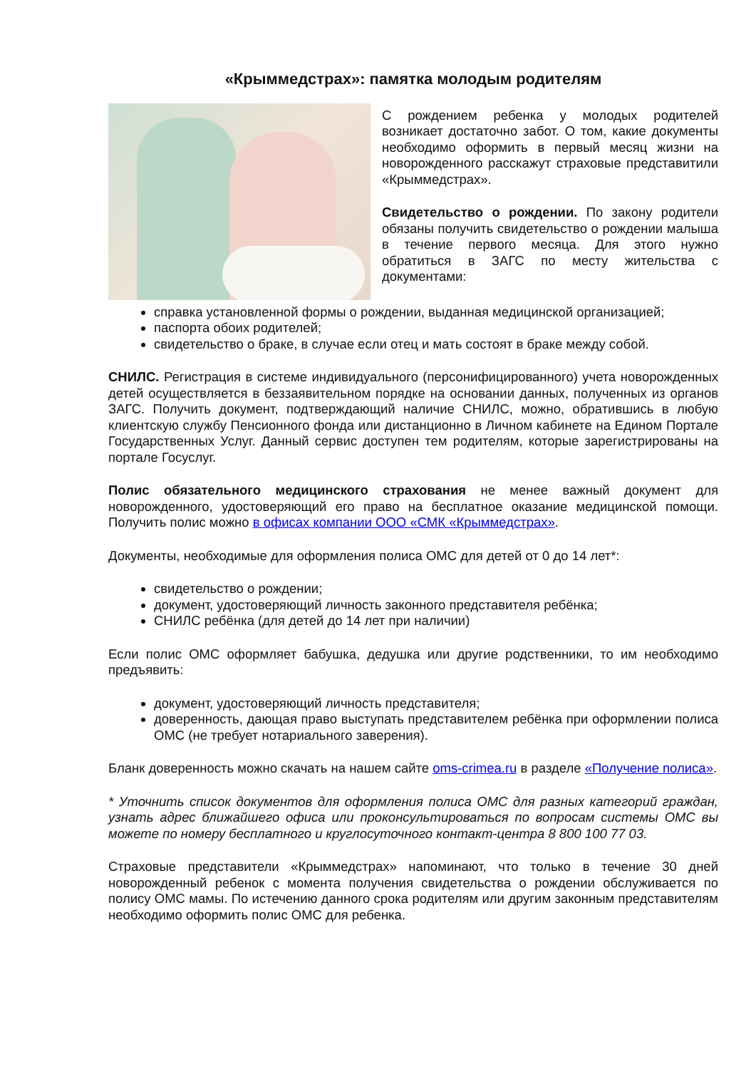«Крыммедстрах»: памятка молодым родителям
С рождением ребенка у молодых родителей возникает достаточно забот. О том, какие документы необходимо оформить в первый месяц жизни на новорожденного расскажут страховые представитили «Крыммедстрах».
Свидетельство о рождении. По закону родители обязаны получить свидетельство о рождении малыша в течение первого месяца. Для этого нужно обратиться в ЗАГС по месту жительства с документами:
справка установленной формы о рождении, выданная медицинской организацией;
паспорта обоих родителей;
свидетельство о браке, в случае если отец и мать состоят в браке между собой.
СНИЛС. Регистрация в системе индивидуального (персонифицированного) учета новорожденных детей осуществляется в беззаявительном порядке на основании данных, полученных из органов ЗАГС. Получить документ, подтверждающий наличие СНИЛС, можно, обратившись в любую клиентскую службу Пенсионного фонда или дистанционно в Личном кабинете на Едином Портале Государственных Услуг. Данный сервис доступен тем родителям, которые зарегистрированы на портале Госуслуг.
Полис обязательного медицинского страхования не менее важный документ для новорожденного, удостоверяющий его право на бесплатное оказание медицинской помощи. Получить полис можно в офисах компании ООО «СМК «Крыммедстрах».
Документы, необходимые для оформления полиса ОМС для детей от 0 до 14 лет*:
свидетельство о рождении;
документ, удостоверяющий личность законного представителя ребёнка;
СНИЛС ребёнка (для детей до 14 лет при наличии)
Если полис ОМС оформляет бабушка, дедушка или другие родственники, то им необходимо предъявить:
документ, удостоверяющий личность представителя;
доверенность, дающая право выступать представителем ребёнка при оформлении полиса ОМС (не требует нотариального заверения).
Бланк доверенность можно скачать на нашем сайте oms-crimea.ru в разделе «Получение полиса».
* Уточнить список документов для оформления полиса ОМС для разных категорий граждан, узнать адрес ближайшего офиса или проконсультироваться по вопросам системы ОМС вы можете по номеру бесплатного и круглосуточного контакт-центра 8 800 100 77 03.
Страховые представители «Крыммедстрах» напоминают, что только в течение 30 дней новорожденный ребенок с момента получения свидетельства о рождении обслуживается по полису ОМС мамы. По истечению данного срока родителям или другим законным представителям необходимо оформить полис ОМС для ребенка.